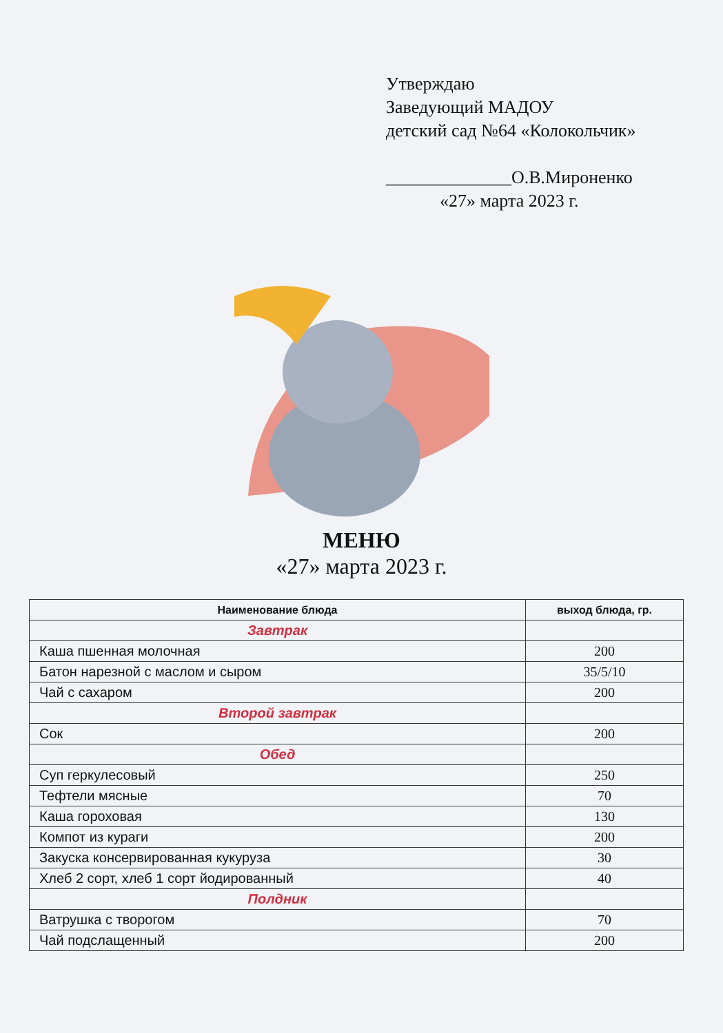Утверждаю
Заведующий МАДОУ
детский сад №64 «Колокольчик»
______________О.В.Мироненко
«27» марта 2023 г.
МЕНЮ
«27» марта 2023 г.
| Наименование блюда | выход блюда, гр. |
| --- | --- |
| Завтрак | |
| Каша пшенная молочная | 200 |
| Батон нарезной с маслом и сыром | 35/5/10 |
| Чай с сахаром | 200 |
| Второй завтрак | |
| Сок | 200 |
| Обед | |
| Суп геркулесовый | 250 |
| Тефтели мясные | 70 |
| Каша гороховая | 130 |
| Компот из кураги | 200 |
| Закуска консервированная кукуруза | 30 |
| Хлеб 2 сорт, хлеб 1 сорт йодированный | 40 |
| Полдник | |
| Ватрушка с творогом | 70 |
| Чай подслащенный | 200 |